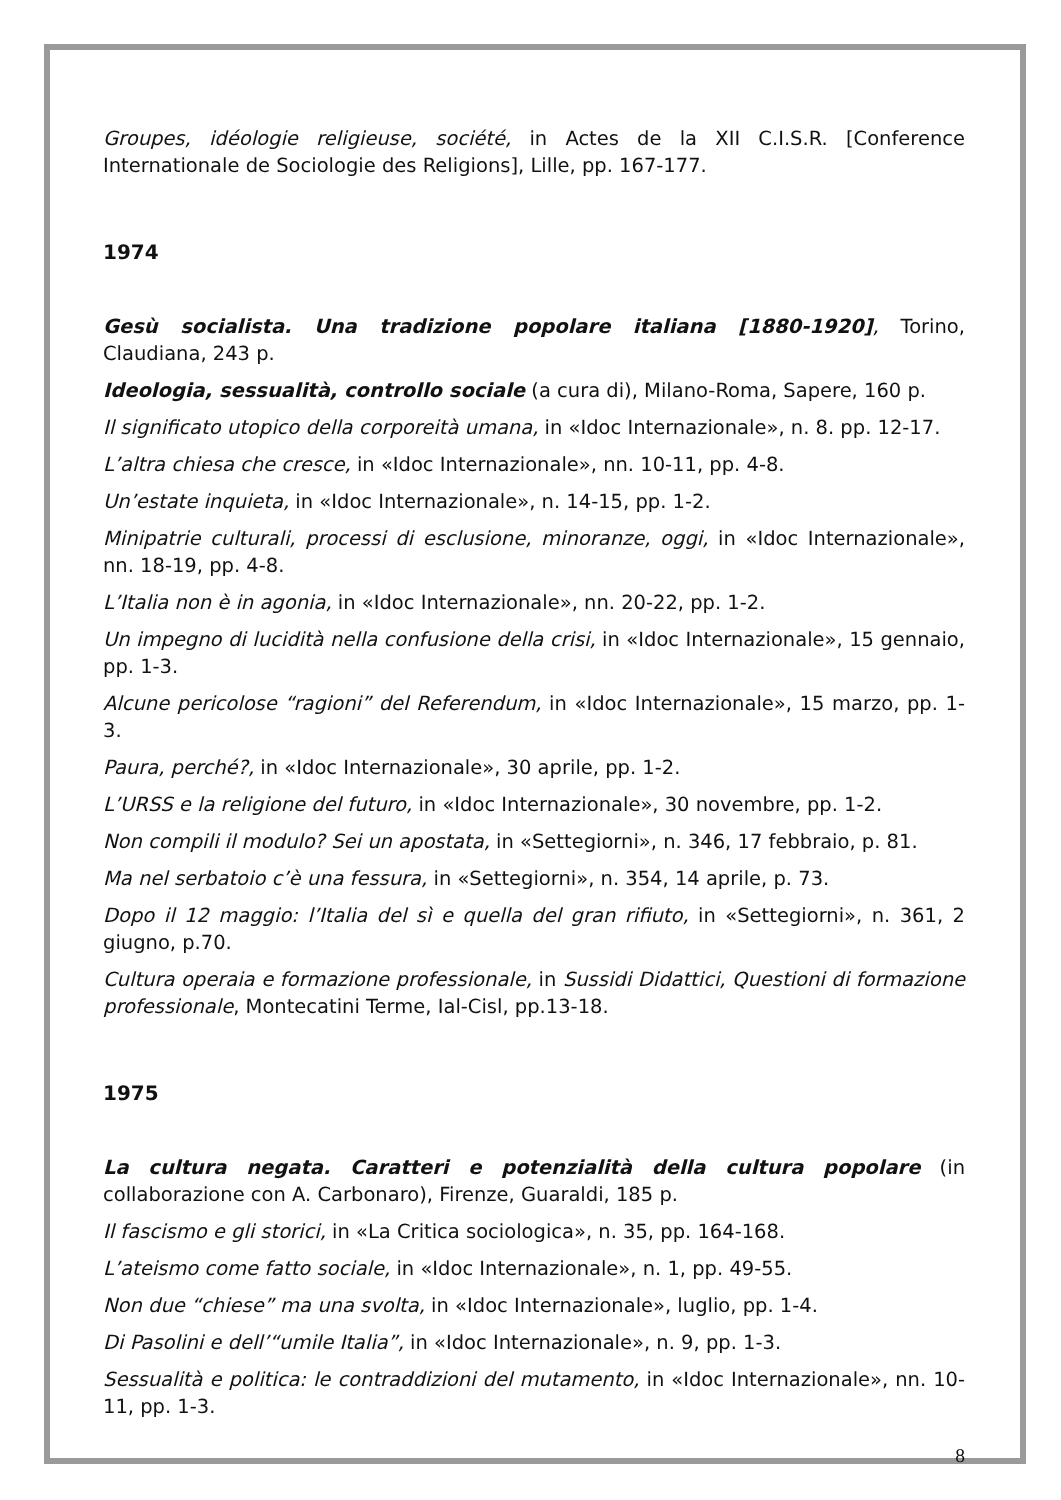Groupes, idéologie religieuse, société, in Actes de la XII C.I.S.R. [Conference Internationale de Sociologie des Religions], Lille, pp. 167-177.
1974
Gesù socialista. Una tradizione popolare italiana [1880-1920], Torino, Claudiana, 243 p.
Ideologia, sessualità, controllo sociale (a cura di), Milano-Roma, Sapere, 160 p.
Il significato utopico della corporeità umana, in «Idoc Internazionale», n. 8. pp. 12-17.
L’altra chiesa che cresce, in «Idoc Internazionale», nn. 10-11, pp. 4-8.
Un’estate inquieta, in «Idoc Internazionale», n. 14-15, pp. 1-2.
Minipatrie culturali, processi di esclusione, minoranze, oggi, in «Idoc Internazionale», nn. 18-19, pp. 4-8.
L’Italia non è in agonia, in «Idoc Internazionale», nn. 20-22, pp. 1-2.
Un impegno di lucidità nella confusione della crisi, in «Idoc Internazionale», 15 gennaio, pp. 1-3.
Alcune pericolose “ragioni” del Referendum, in «Idoc Internazionale», 15 marzo, pp. 1-3.
Paura, perché?, in «Idoc Internazionale», 30 aprile, pp. 1-2.
L’URSS e la religione del futuro, in «Idoc Internazionale», 30 novembre, pp. 1-2.
Non compili il modulo? Sei un apostata, in «Settegiorni», n. 346, 17 febbraio, p. 81.
Ma nel serbatoio c’è una fessura, in «Settegiorni», n. 354, 14 aprile, p. 73.
Dopo il 12 maggio: l’Italia del sì e quella del gran rifiuto, in «Settegiorni», n. 361, 2 giugno, p.70.
Cultura operaia e formazione professionale, in Sussidi Didattici, Questioni di formazione professionale, Montecatini Terme, Ial-Cisl, pp.13-18.
1975
La cultura negata. Caratteri e potenzialità della cultura popolare (in collaborazione con A. Carbonaro), Firenze, Guaraldi, 185 p.
Il fascismo e gli storici, in «La Critica sociologica», n. 35, pp. 164-168.
L’ateismo come fatto sociale, in «Idoc Internazionale», n. 1, pp. 49-55.
Non due “chiese” ma una svolta, in «Idoc Internazionale», luglio, pp. 1-4.
Di Pasolini e dell’“umile Italia”, in «Idoc Internazionale», n. 9, pp. 1-3.
Sessualità e politica: le contraddizioni del mutamento, in «Idoc Internazionale», nn. 10-11, pp. 1-3.
8